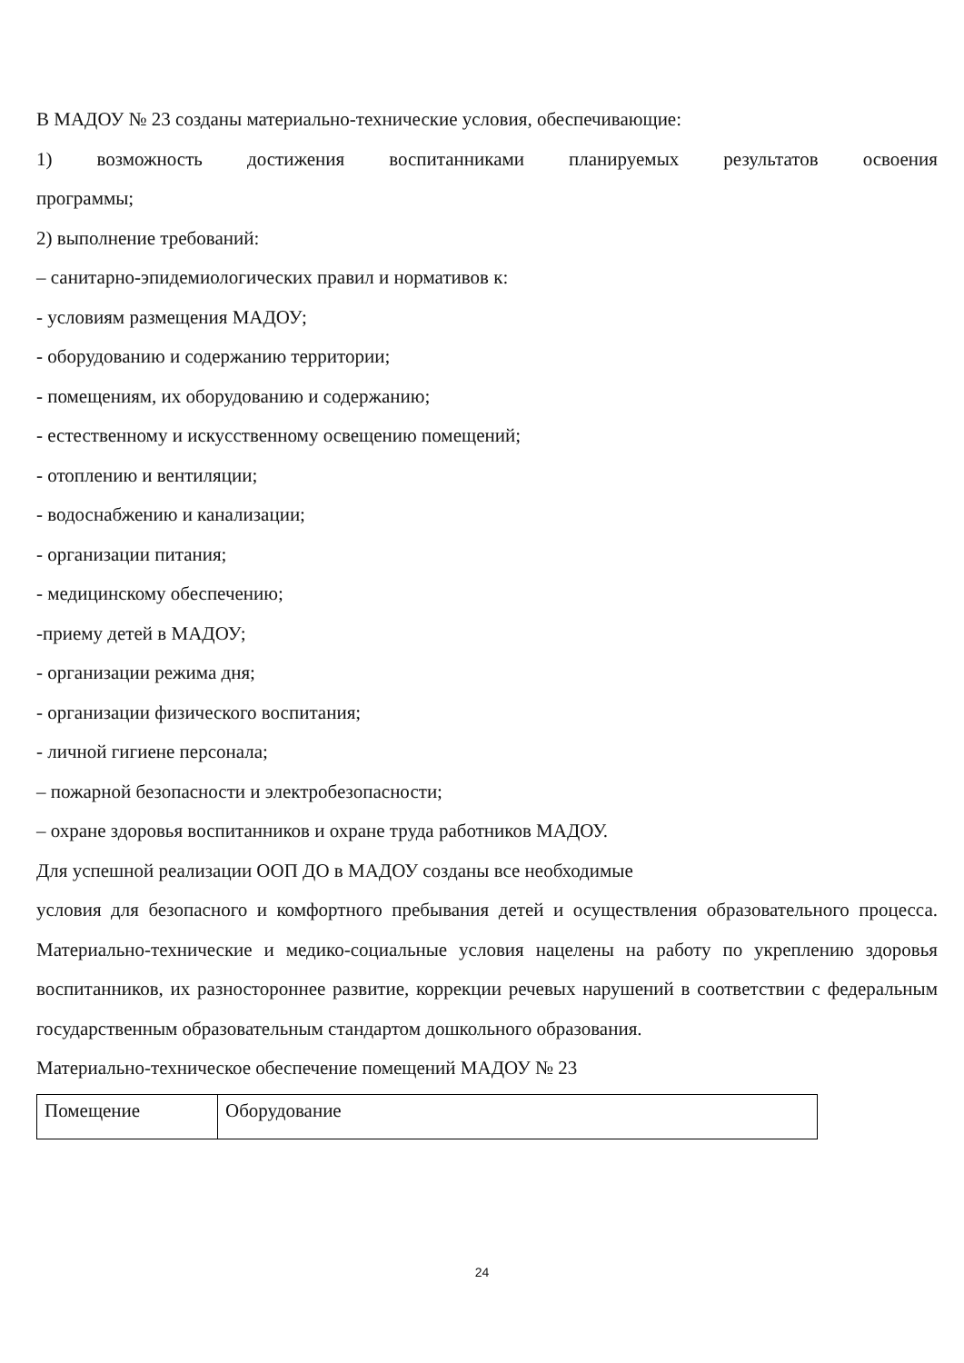В МАДОУ № 23 созданы материально-технические условия, обеспечивающие:
1) возможность достижения воспитанниками планируемых результатов освоения
программы;
2) выполнение требований:
– санитарно-эпидемиологических правил и нормативов к:
- условиям размещения МАДОУ;
- оборудованию и содержанию территории;
- помещениям, их оборудованию и содержанию;
- естественному и искусственному освещению помещений;
- отоплению и вентиляции;
- водоснабжению и канализации;
- организации питания;
- медицинскому обеспечению;
-приему детей в МАДОУ;
- организации режима дня;
- организации физического воспитания;
- личной гигиене персонала;
– пожарной безопасности и электробезопасности;
– охране здоровья воспитанников и охране труда работников МАДОУ.
Для успешной реализации ООП ДО в МАДОУ созданы все необходимые
условия для безопасного и комфортного пребывания детей и осуществления образовательного процесса. Материально-технические и медико-социальные условия нацелены на работу по укреплению здоровья воспитанников, их разностороннее развитие, коррекции речевых нарушений в соответствии с федеральным государственным образовательным стандартом дошкольного образования.
Материально-техническое обеспечение помещений МАДОУ № 23
| Помещение | Оборудование |
24